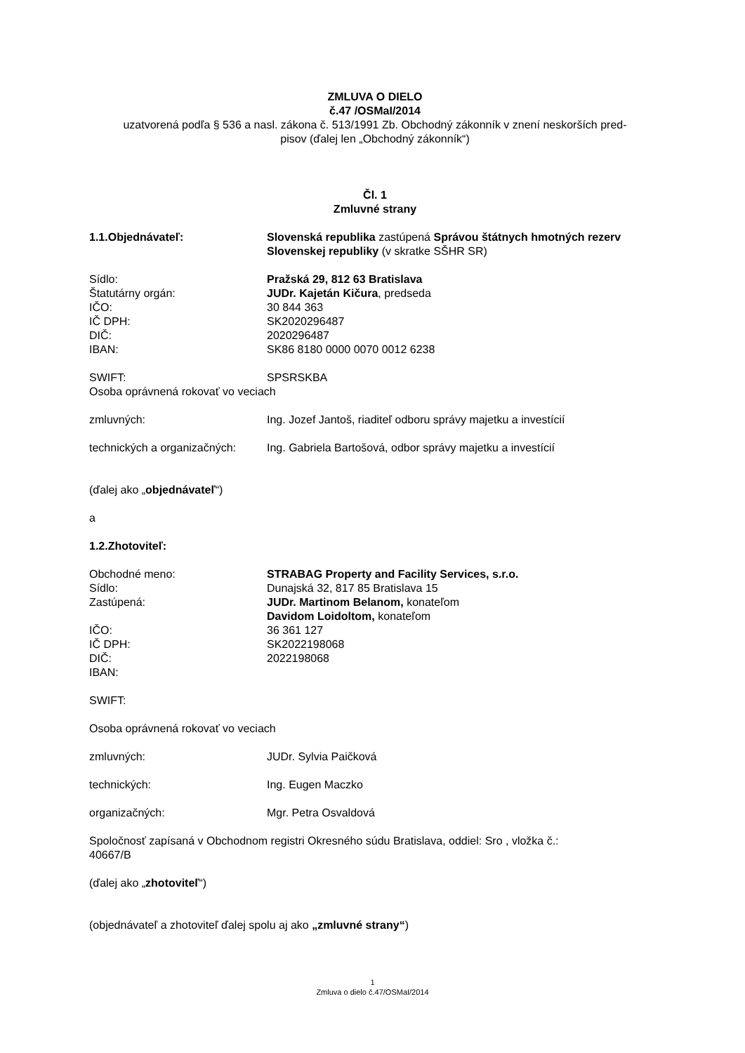ZMLUVA O DIELO
č.47 /OSMaI/2014
uzatvorená podľa § 536 a nasl. zákona č. 513/1991 Zb. Obchodný zákonník v znení neskorších pred-
pisov (ďalej len „Obchodný zákonník“)
Čl. 1
Zmluvné strany
1.1.Objednávateľ: Slovenská republika zastúpená Správou štátnych hmotných rezerv
Slovenskej republiky (v skratke SŠHR SR)
Sídlo: Pražská 29, 812 63 Bratislava
Štatutárny orgán: JUDr. Kajetán Kičura, predseda
IČO: 30 844 363
IČ DPH: SK2020296487
DIČ: 2020296487
IBAN: SK86 8180 0000 0070 0012 6238
SWIFT: SPSRSKBA
Osoba oprávnená rokovať vo veciach
zmluvných: Ing. Jozef Jantoš, riaditeľ odboru správy majetku a investícií
technických a organizačných:
Ing. Gabriela Bartošová, odbor správy majetku a investícií
(ďalej ako „objednávateľ“)
a
1.2.Zhotoviteľ:
Obchodné meno: STRABAG Property and Facility Services, s.r.o.
Sídlo: Dunajská 32, 817 85 Bratislava 15
Zastúpená: JUDr. Martinom Belanom, konateľom
Davidom Loidoltom, konateľom
IČO: 36 361 127
IČ DPH: SK2022198068
DIČ: 2022198068
IBAN:
SWIFT:
Osoba oprávnená rokovať vo veciach
zmluvných: JUDr. Sylvia Paičková
technických: Ing. Eugen Maczko
organizačných: Mgr. Petra Osvaldová
Spoločnosť zapísaná v Obchodnom registri Okresného súdu Bratislava, oddiel: Sro , vložka č.:
40667/B
(ďalej ako „zhotoviteľ“)
(objednávateľ a zhotoviteľ ďalej spolu aj ako „zmluvné strany“)
1
Zmluva o dielo č.47/OSMaI/2014